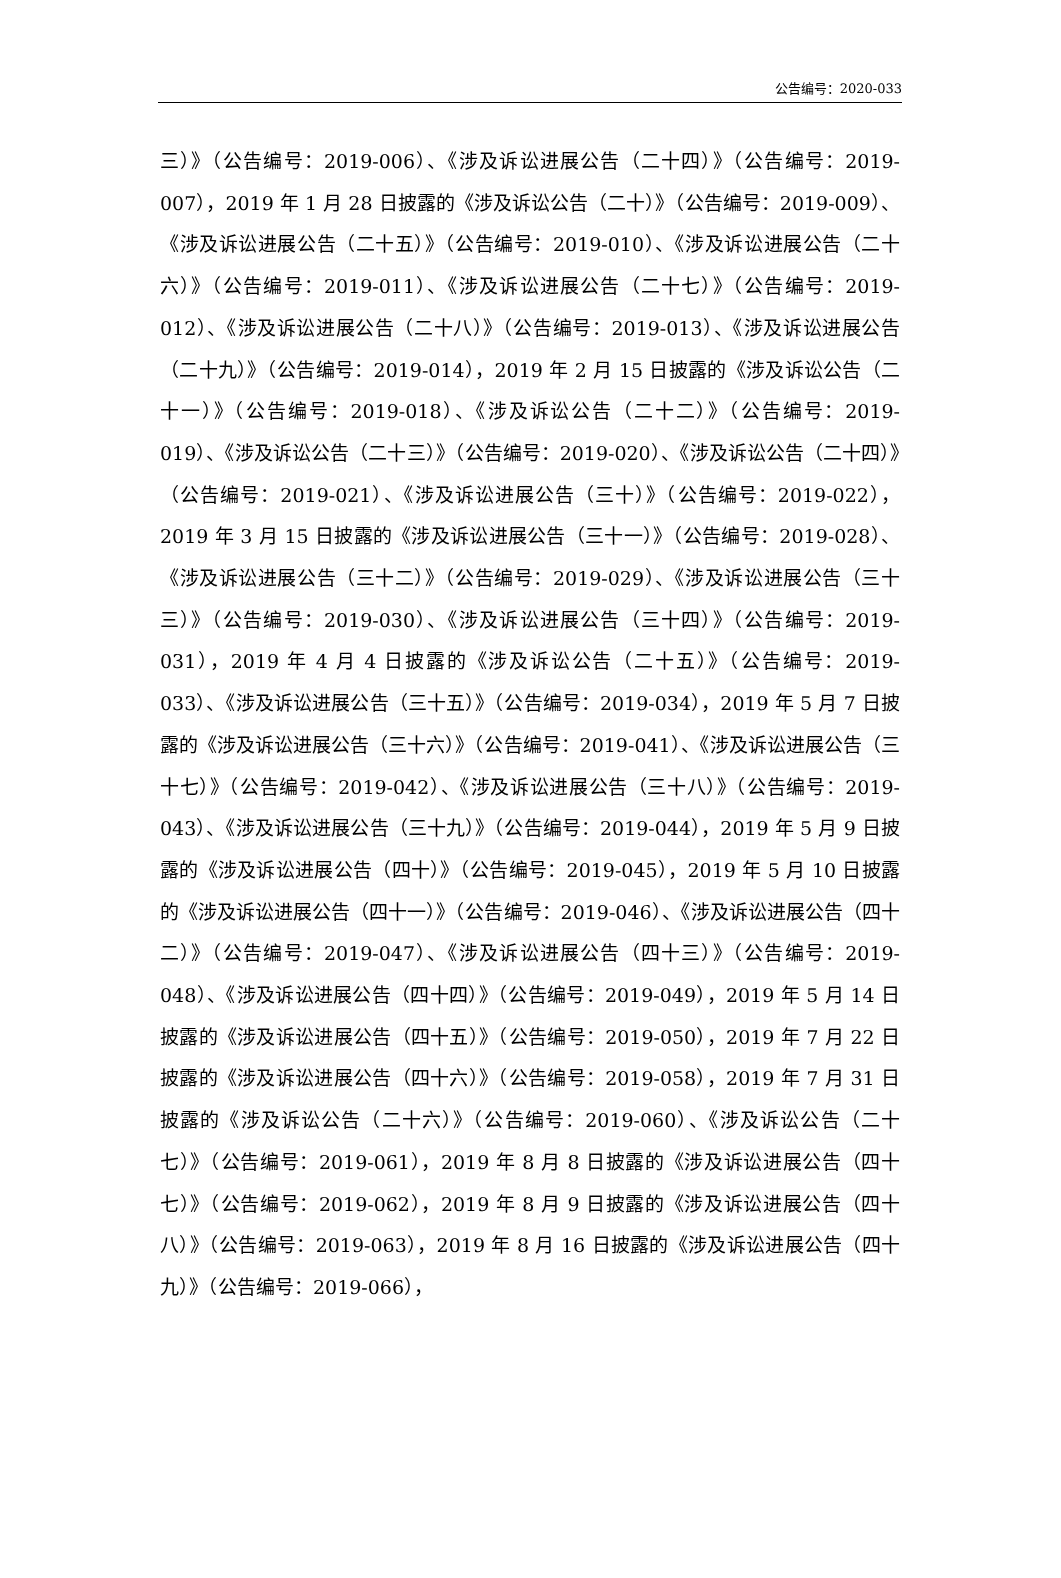公告编号：2020-033
三）》（公告编号：2019-006）、《涉及诉讼进展公告（二十四）》（公告编号：2019-007），2019 年 1 月 28 日披露的《涉及诉讼公告（二十）》（公告编号：2019-009）、《涉及诉讼进展公告（二十五）》（公告编号：2019-010）、《涉及诉讼进展公告（二十六）》（公告编号：2019-011）、《涉及诉讼进展公告（二十七）》（公告编号：2019-012）、《涉及诉讼进展公告（二十八）》（公告编号：2019-013）、《涉及诉讼进展公告（二十九）》（公告编号：2019-014），2019 年 2 月 15 日披露的《涉及诉讼公告（二十一）》（公告编号：2019-018）、《涉及诉讼公告（二十二）》（公告编号：2019-019）、《涉及诉讼公告（二十三）》（公告编号：2019-020）、《涉及诉讼公告（二十四）》（公告编号：2019-021）、《涉及诉讼进展公告（三十）》（公告编号：2019-022），2019 年 3 月 15 日披露的《涉及诉讼进展公告（三十一）》（公告编号：2019-028）、《涉及诉讼进展公告（三十二）》（公告编号：2019-029）、《涉及诉讼进展公告（三十三）》（公告编号：2019-030）、《涉及诉讼进展公告（三十四）》（公告编号：2019-031），2019 年 4 月 4 日披露的《涉及诉讼公告（二十五）》（公告编号：2019-033）、《涉及诉讼进展公告（三十五）》（公告编号：2019-034），2019 年 5 月 7 日披露的《涉及诉讼进展公告（三十六）》（公告编号：2019-041）、《涉及诉讼进展公告（三十七）》（公告编号：2019-042）、《涉及诉讼进展公告（三十八）》（公告编号：2019-043）、《涉及诉讼进展公告（三十九）》（公告编号：2019-044），2019 年 5 月 9 日披露的《涉及诉讼进展公告（四十）》（公告编号：2019-045），2019 年 5 月 10 日披露的《涉及诉讼进展公告（四十一）》（公告编号：2019-046）、《涉及诉讼进展公告（四十二）》（公告编号：2019-047）、《涉及诉讼进展公告（四十三）》（公告编号：2019-048）、《涉及诉讼进展公告（四十四）》（公告编号：2019-049），2019 年 5 月 14 日披露的《涉及诉讼进展公告（四十五）》（公告编号：2019-050），2019 年 7 月 22 日披露的《涉及诉讼进展公告（四十六）》（公告编号：2019-058），2019 年 7 月 31 日披露的《涉及诉讼公告（二十六）》（公告编号：2019-060）、《涉及诉讼公告（二十七）》（公告编号：2019-061），2019 年 8 月 8 日披露的《涉及诉讼进展公告（四十七）》（公告编号：2019-062），2019 年 8 月 9 日披露的《涉及诉讼进展公告（四十八）》（公告编号：2019-063），2019 年 8 月 16 日披露的《涉及诉讼进展公告（四十九）》（公告编号：2019-066），